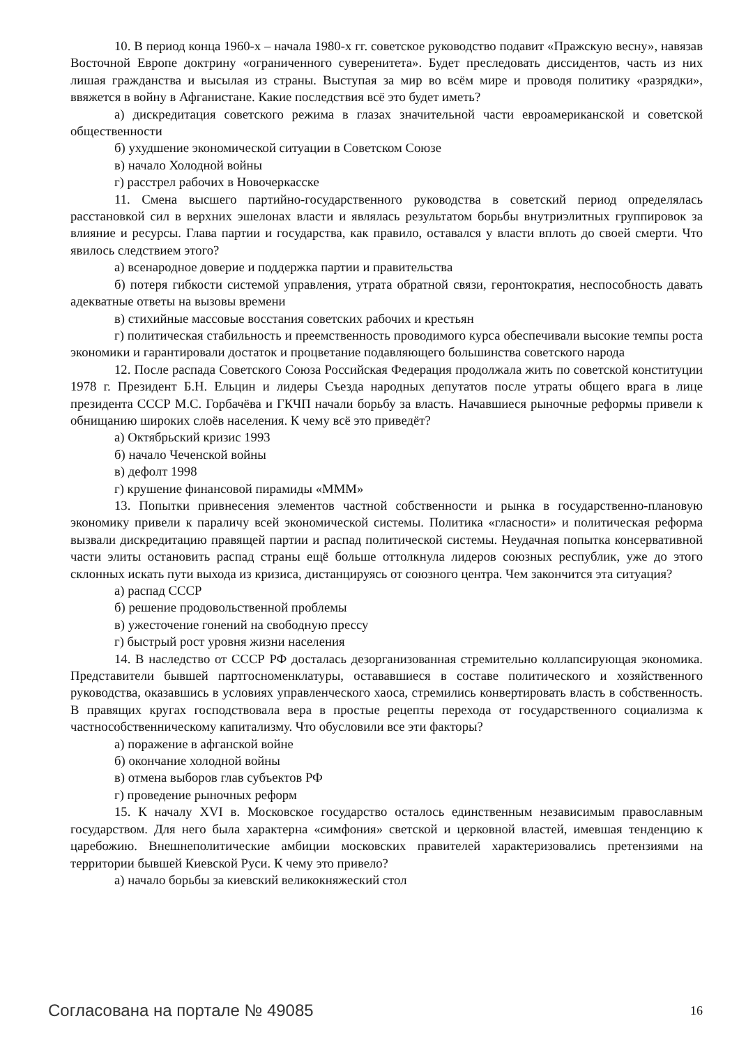10. В период конца 1960-х – начала 1980-х гг. советское руководство подавит «Пражскую весну», навязав Восточной Европе доктрину «ограниченного суверенитета». Будет преследовать диссидентов, часть из них лишая гражданства и высылая из страны. Выступая за мир во всём мире и проводя политику «разрядки», ввяжется в войну в Афганистане. Какие последствия всё это будет иметь?
а) дискредитация советского режима в глазах значительной части евроамериканской и советской общественности
б) ухудшение экономической ситуации в Советском Союзе
в) начало Холодной войны
г) расстрел рабочих в Новочеркасске
11. Смена высшего партийно-государственного руководства в советский период определялась расстановкой сил в верхних эшелонах власти и являлась результатом борьбы внутриэлитных группировок за влияние и ресурсы. Глава партии и государства, как правило, оставался у власти вплоть до своей смерти. Что явилось следствием этого?
а) всенародное доверие и поддержка партии и правительства
б) потеря гибкости системой управления, утрата обратной связи, геронтократия, неспособность давать адекватные ответы на вызовы времени
в) стихийные массовые восстания советских рабочих и крестьян
г) политическая стабильность и преемственность проводимого курса обеспечивали высокие темпы роста экономики и гарантировали достаток и процветание подавляющего большинства советского народа
12. После распада Советского Союза Российская Федерация продолжала жить по советской конституции 1978 г. Президент Б.Н. Ельцин и лидеры Съезда народных депутатов после утраты общего врага в лице президента СССР М.С. Горбачёва и ГКЧП начали борьбу за власть. Начавшиеся рыночные реформы привели к обнищанию широких слоёв населения. К чему всё это приведёт?
а) Октябрьский кризис 1993
б) начало Чеченской войны
в) дефолт 1998
г) крушение финансовой пирамиды «МММ»
13. Попытки привнесения элементов частной собственности и рынка в государственно-плановую экономику привели к параличу всей экономической системы. Политика «гласности» и политическая реформа вызвали дискредитацию правящей партии и распад политической системы. Неудачная попытка консервативной части элиты остановить распад страны ещё больше оттолкнула лидеров союзных республик, уже до этого склонных искать пути выхода из кризиса, дистанцируясь от союзного центра. Чем закончится эта ситуация?
а) распад СССР
б) решение продовольственной проблемы
в) ужесточение гонений на свободную прессу
г) быстрый рост уровня жизни населения
14. В наследство от СССР РФ досталась дезорганизованная стремительно коллапсирующая экономика. Представители бывшей партгосноменклатуры, остававшиеся в составе политического и хозяйственного руководства, оказавшись в условиях управленческого хаоса, стремились конвертировать власть в собственность. В правящих кругах господствовала вера в простые рецепты перехода от государственного социализма к частнособственническому капитализму. Что обусловили все эти факторы?
а) поражение в афганской войне
б) окончание холодной войны
в) отмена выборов глав субъектов РФ
г) проведение рыночных реформ
15. К началу XVI в. Московское государство осталось единственным независимым православным государством. Для него была характерна «симфония» светской и церковной властей, имевшая тенденцию к царебожию. Внешнеполитические амбиции московских правителей характеризовались претензиями на территории бывшей Киевской Руси. К чему это привело?
а) начало борьбы за киевский великокняжеский стол
Согласована на портале № 49085 16